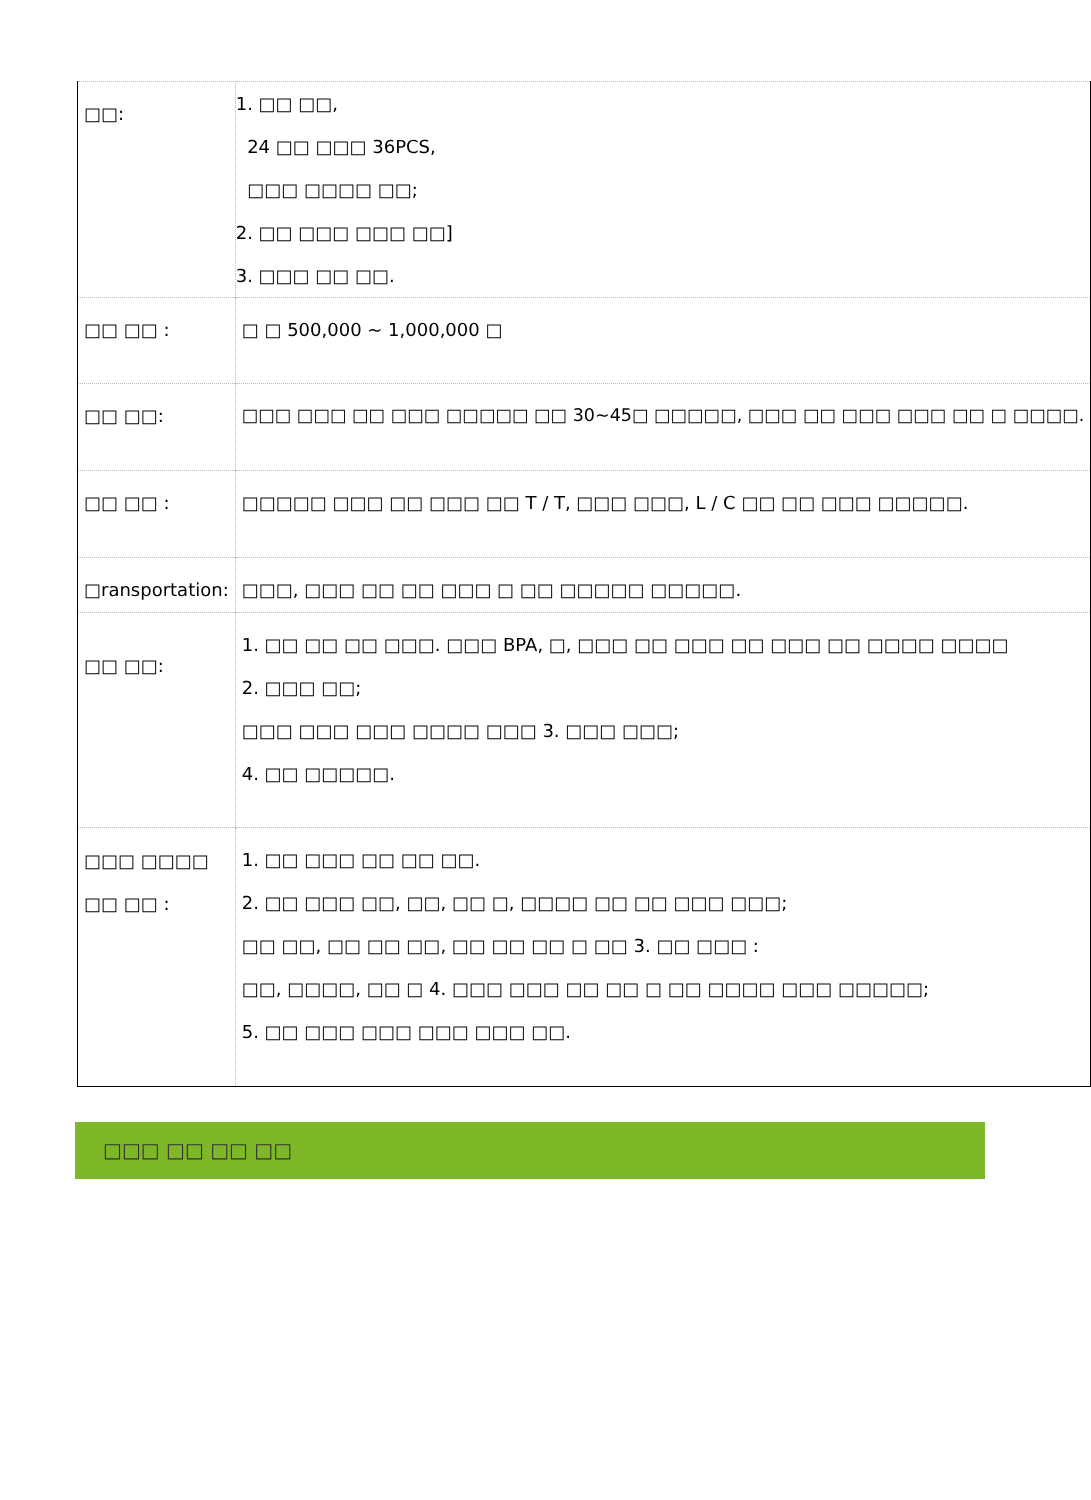| □□: | 1. □□ □□, 24 □□ □□□ 36PCS, □□□ □□□□ □□; 2. □□ □□□ □□□ □□] 3. □□□ □□ □□. |
| □□ □□ : | □ □ 500,000 ~ 1,000,000 □ |
| □□ □□: | □□□ □□□ □□ □□□ □□□□□ □□ 30~45□ □□□□□, □□□ □□ □□□ □□□ □□ □ □□□□. |
| □□ □□ : | □□□□□ □□□ □□ □□□ □□ T / T, □□□ □□□, L / C □□ □□ □□□ □□□□□. |
| □ransportation: | □□□, □□□ □□ □□ □□□ □ □□ □□□□□ □□□□□. |
| □□ □□: | 1. □□ □□ □□ □□□. □□□ BPA, □, □□□ □□ □□□ □□ □□□ □□ □□□□ □□□□ 2. □□□ □□; □□□ □□□ □□□ □□□□ □□□ 3. □□□ □□□; 4. □□ □□□□□. |
| □□□ □□□□ □□ □□ : | 1. □□ □□□ □□ □□ □□. 2. □□ □□□ □□, □□, □□ □, □□□□ □□ □□ □□□ □□□; □□ □□, □□ □□ □□, □□ □□ □□ □ □□ 3. □□ □□□ : □□, □□□□, □□ □ 4. □□□ □□□ □□ □□ □ □□ □□□□ □□□ □□□□□; 5. □□ □□□ □□□ □□□ □□□ □□. |
□□□ □□ □□ □□